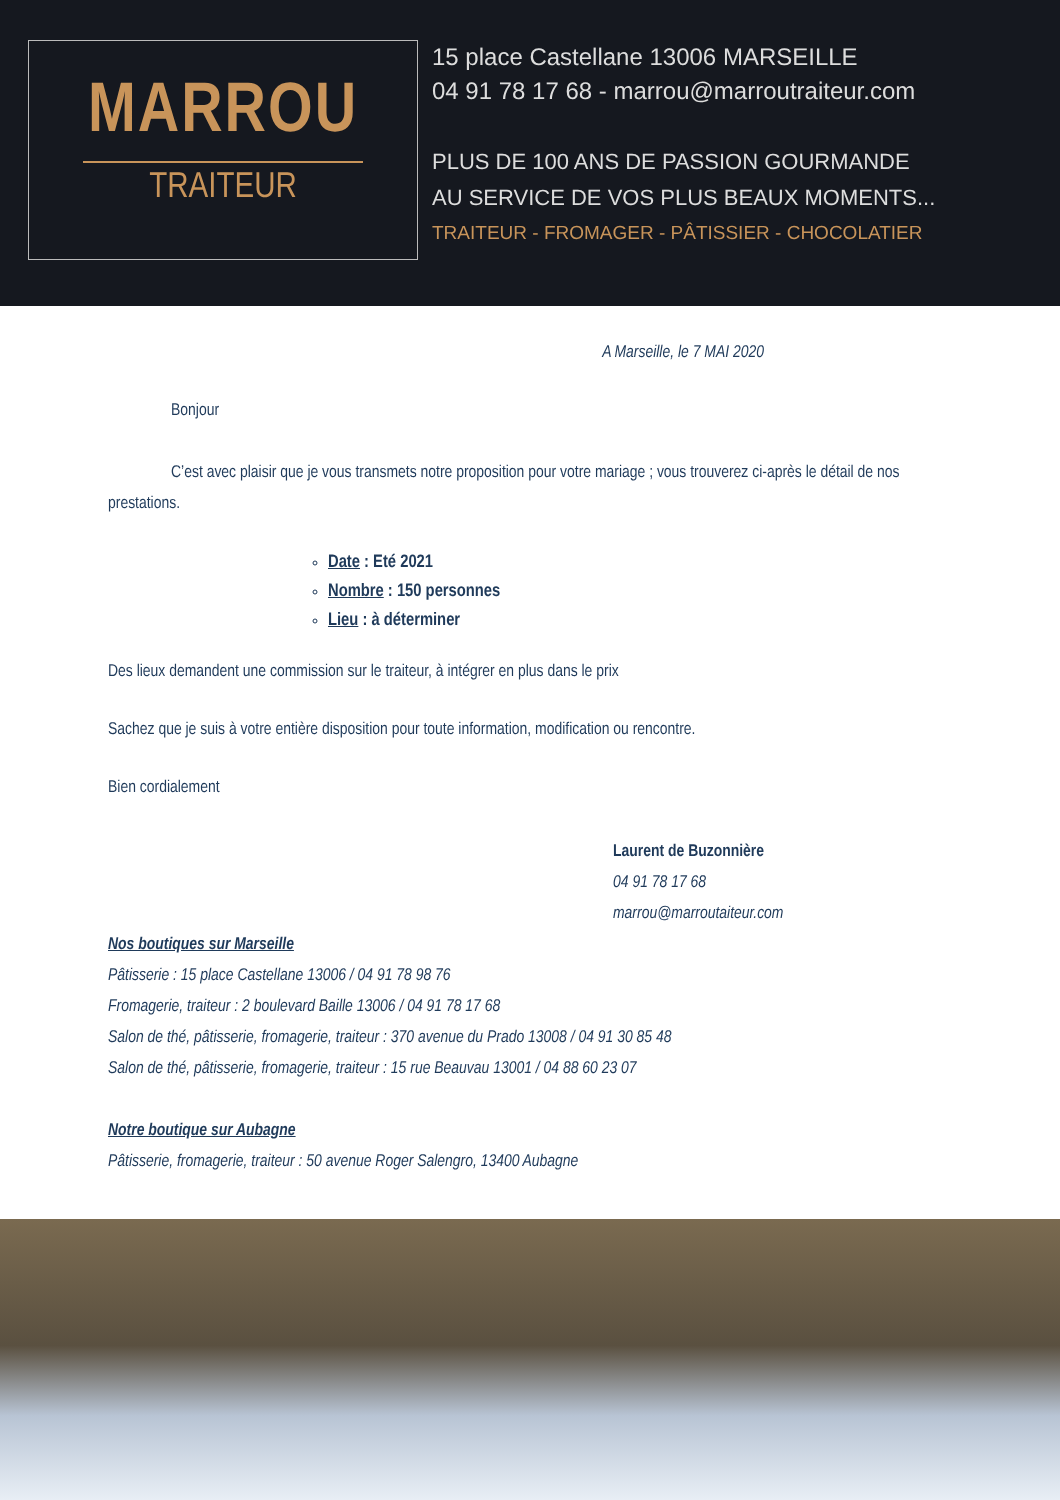MARROU
TRAITEUR
15 place Castellane 13006 MARSEILLE
04 91 78 17 68 - marrou@marroutraiteur.com
PLUS DE 100 ANS DE PASSION GOURMANDE
AU SERVICE DE VOS PLUS BEAUX MOMENTS...
TRAITEUR - FROMAGER - PÂTISSIER - CHOCOLATIER
A Marseille, le 7 MAI 2020
Bonjour
C’est avec plaisir que je vous transmets notre proposition pour votre mariage ; vous trouverez ci-après le détail de nos prestations.
Date : Eté 2021
Nombre : 150 personnes
Lieu : à déterminer
Des lieux demandent une commission sur le traiteur, à intégrer en plus dans le prix
Sachez que je suis à votre entière disposition pour toute information, modification ou rencontre.
Bien cordialement
Laurent de Buzonnière
04 91 78 17 68
marrou@marroutaiteur.com
Nos boutiques sur Marseille
Pâtisserie : 15 place Castellane 13006 / 04 91 78 98 76
Fromagerie, traiteur : 2 boulevard Baille 13006 / 04 91 78 17 68
Salon de thé, pâtisserie, fromagerie, traiteur : 370 avenue du Prado 13008 / 04 91 30 85 48
Salon de thé, pâtisserie, fromagerie, traiteur : 15 rue Beauvau 13001 / 04 88 60 23 07
Notre boutique sur Aubagne
Pâtisserie, fromagerie, traiteur : 50 avenue Roger Salengro, 13400 Aubagne